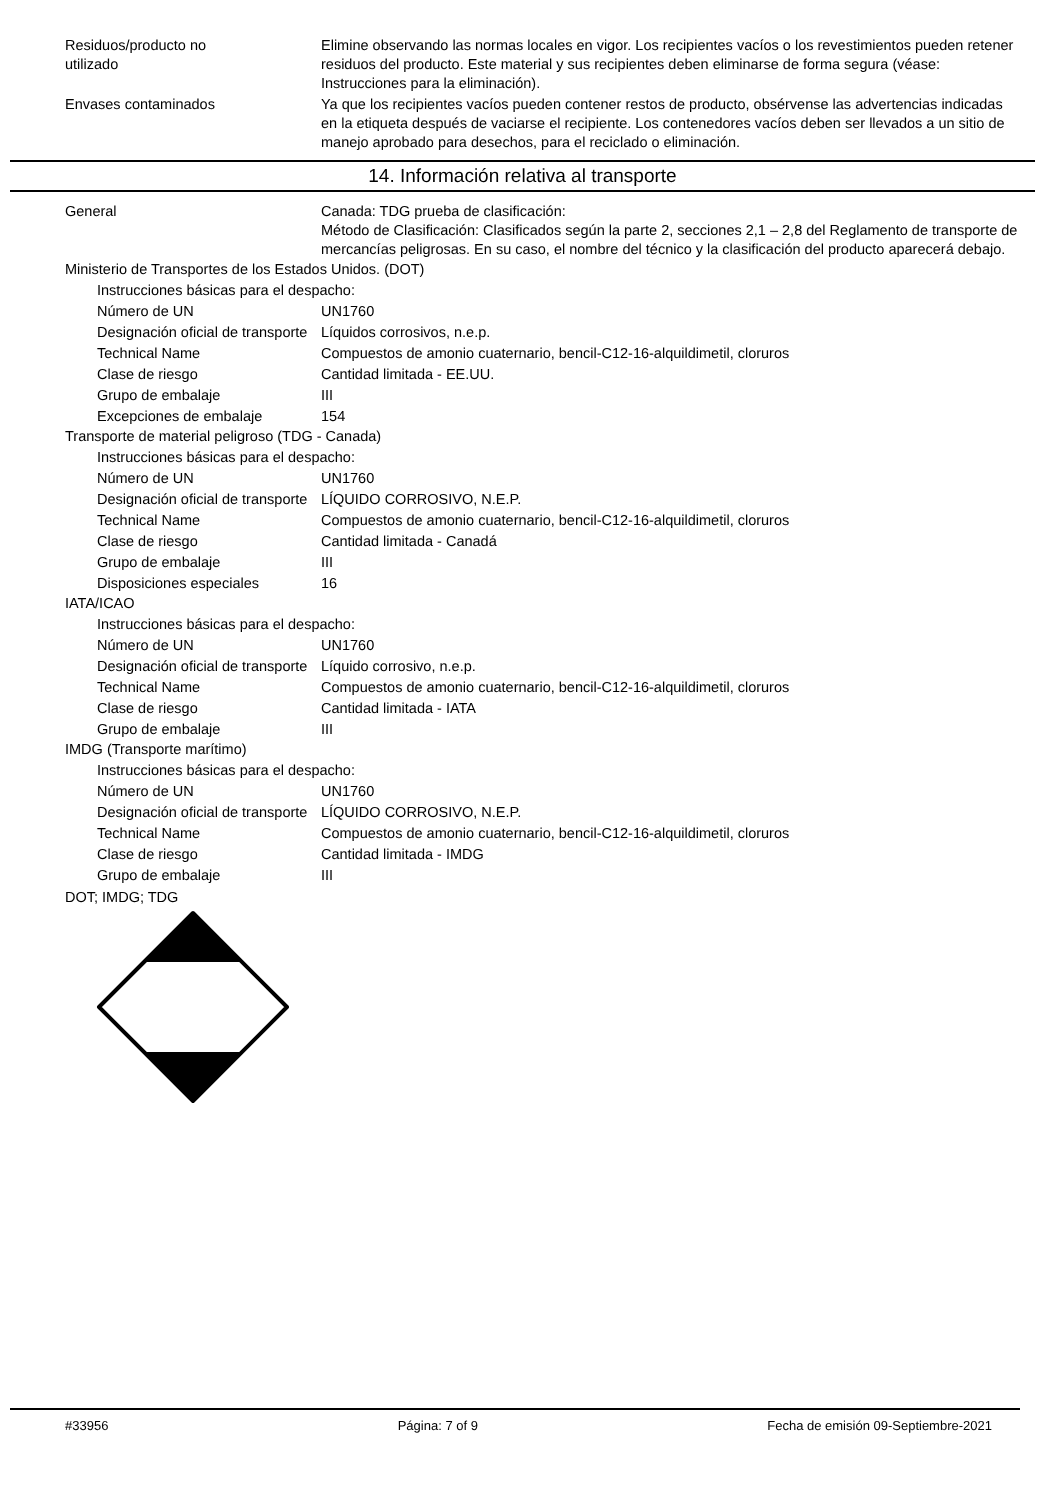Residuos/producto no
utilizado
Elimine observando las normas locales en vigor. Los recipientes vacíos o los revestimientos pueden retener residuos del producto. Este material y sus recipientes deben eliminarse de forma segura (véase: Instrucciones para la eliminación).
Envases contaminados Ya que los recipientes vacíos pueden contener restos de producto, obsérvense las advertencias indicadas en la etiqueta después de vaciarse el recipiente. Los contenedores vacíos deben ser llevados a un sitio de manejo aprobado para desechos, para el reciclado o eliminación.
14. Información relativa al transporte
General Canada: TDG prueba de clasificación:
Método de Clasificación: Clasificados según la parte 2, secciones 2,1 – 2,8 del Reglamento de transporte de mercancías peligrosas. En su caso, el nombre del técnico y la clasificación del producto aparecerá debajo.
Ministerio de Transportes de los Estados Unidos. (DOT)
Instrucciones básicas para el despacho:
Número de UN UN1760
Designación oficial de transporte
Líquidos corrosivos, n.e.p.
Technical Name Compuestos de amonio cuaternario, bencil-C12-16-alquildimetil, cloruros
Clase de riesgo Cantidad limitada - EE.UU.
Grupo de embalaje III
Excepciones de embalaje 154
Transporte de material peligroso (TDG - Canada)
Instrucciones básicas para el despacho:
Número de UN UN1760
Designación oficial de transporte
LÍQUIDO CORROSIVO, N.E.P.
Technical Name Compuestos de amonio cuaternario, bencil-C12-16-alquildimetil, cloruros
Clase de riesgo Cantidad limitada - Canadá
Grupo de embalaje III
Disposiciones especiales 16
IATA/ICAO
Instrucciones básicas para el despacho:
Número de UN UN1760
Designación oficial de transporte
Líquido corrosivo, n.e.p.
Technical Name Compuestos de amonio cuaternario, bencil-C12-16-alquildimetil, cloruros
Clase de riesgo Cantidad limitada - IATA
Grupo de embalaje III
IMDG (Transporte marítimo)
Instrucciones básicas para el despacho:
Número de UN UN1760
Designación oficial de transporte
LÍQUIDO CORROSIVO, N.E.P.
Technical Name Compuestos de amonio cuaternario, bencil-C12-16-alquildimetil, cloruros
Clase de riesgo Cantidad limitada - IMDG
Grupo de embalaje III
DOT; IMDG; TDG
#33956 Página: 7 of 9 Fecha de emisión 09-Septiembre-2021